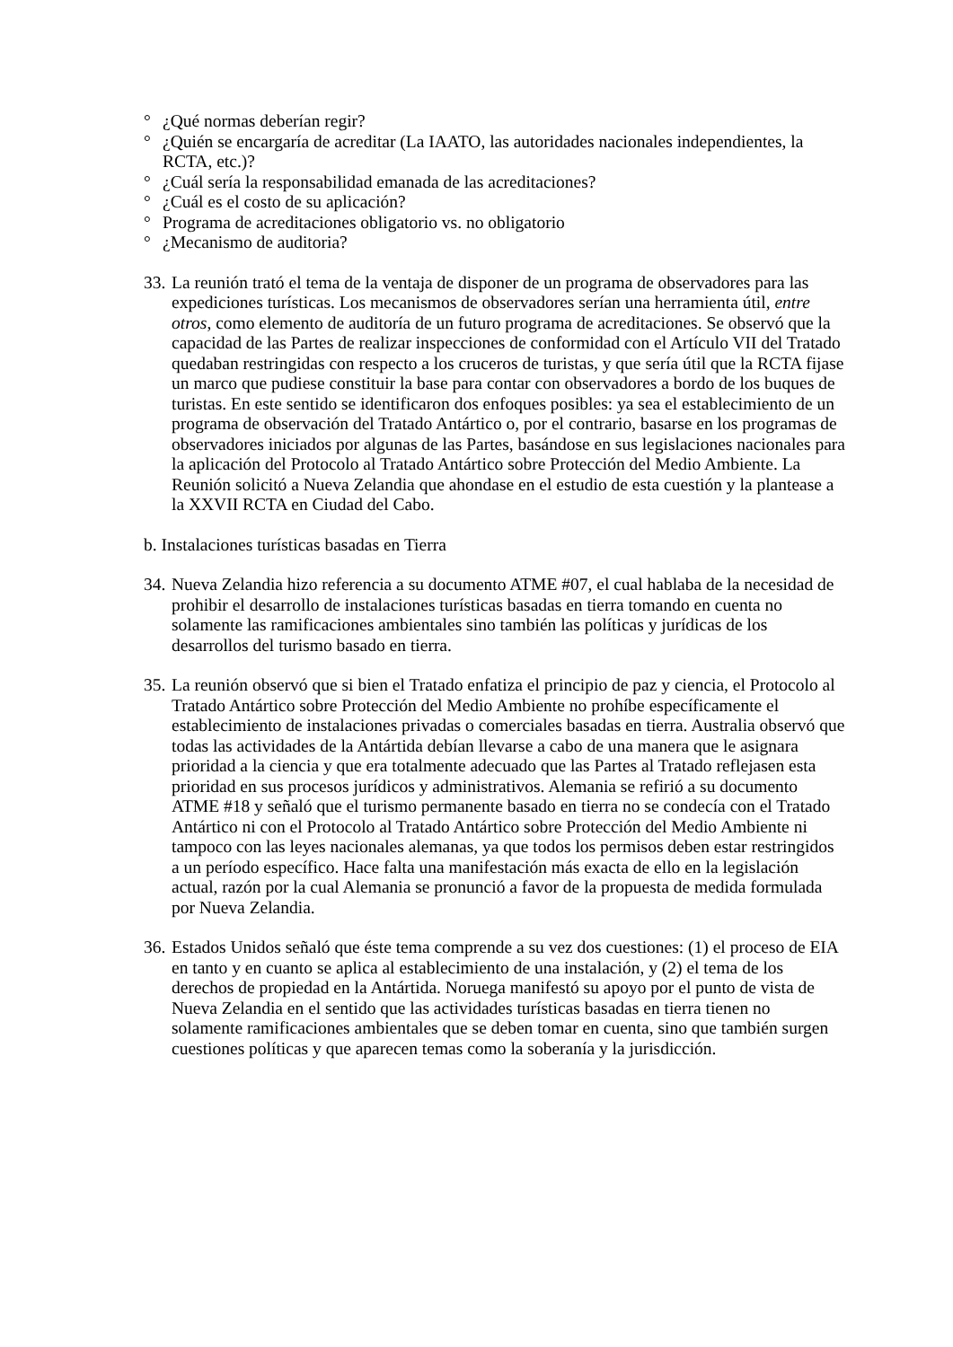° ¿Qué normas deberían regir?
° ¿Quién se encargaría de acreditar (La IAATO, las autoridades nacionales independientes, la RCTA, etc.)?
° ¿Cuál sería la responsabilidad emanada de las acreditaciones?
° ¿Cuál es el costo de su aplicación?
° Programa de acreditaciones obligatorio vs. no obligatorio
° ¿Mecanismo de auditoria?
33.
La reunión trató el tema de la ventaja de disponer de un programa de observadores para las expediciones turísticas. Los mecanismos de observadores serían una herramienta útil, entre otros, como elemento de auditoría de un futuro programa de acreditaciones. Se observó que la capacidad de las Partes de realizar inspecciones de conformidad con el Artículo VII del Tratado quedaban restringidas con respecto a los cruceros de turistas, y que sería útil que la RCTA fijase un marco que pudiese constituir la base para contar con observadores a bordo de los buques de turistas. En este sentido se identificaron dos enfoques posibles: ya sea el establecimiento de un programa de observación del Tratado Antártico o, por el contrario, basarse en los programas de observadores iniciados por algunas de las Partes, basándose en sus legislaciones nacionales para la aplicación del Protocolo al Tratado Antártico sobre Protección del Medio Ambiente. La Reunión solicitó a Nueva Zelandia que ahondase en el estudio de esta cuestión y la plantease a la XXVII RCTA en Ciudad del Cabo.
b. Instalaciones turísticas basadas en Tierra
34.
Nueva Zelandia hizo referencia a su documento ATME #07, el cual hablaba de la necesidad de prohibir el desarrollo de instalaciones turísticas basadas en tierra tomando en cuenta no solamente las ramificaciones ambientales sino también las políticas y jurídicas de los desarrollos del turismo basado en tierra.
35.
La reunión observó que si bien el Tratado enfatiza el principio de paz y ciencia, el Protocolo al Tratado Antártico sobre Protección del Medio Ambiente no prohíbe específicamente el establecimiento de instalaciones privadas o comerciales basadas en tierra. Australia observó que todas las actividades de la Antártida debían llevarse a cabo de una manera que le asignara prioridad a la ciencia y que era totalmente adecuado que las Partes al Tratado reflejasen esta prioridad en sus procesos jurídicos y administrativos. Alemania se refirió a su documento ATME #18 y señaló que el turismo permanente basado en tierra no se condecía con el Tratado Antártico ni con el Protocolo al Tratado Antártico sobre Protección del Medio Ambiente ni tampoco con las leyes nacionales alemanas, ya que todos los permisos deben estar restringidos a un período específico. Hace falta una manifestación más exacta de ello en la legislación actual, razón por la cual Alemania se pronunció a favor de la propuesta de medida formulada por Nueva Zelandia.
36.
Estados Unidos señaló que éste tema comprende a su vez dos cuestiones: (1) el proceso de EIA en tanto y en cuanto se aplica al establecimiento de una instalación, y (2) el tema de los derechos de propiedad en la Antártida. Noruega manifestó su apoyo por el punto de vista de Nueva Zelandia en el sentido que las actividades turísticas basadas en tierra tienen no solamente ramificaciones ambientales que se deben tomar en cuenta, sino que también surgen cuestiones políticas y que aparecen temas como la soberanía y la jurisdicción.